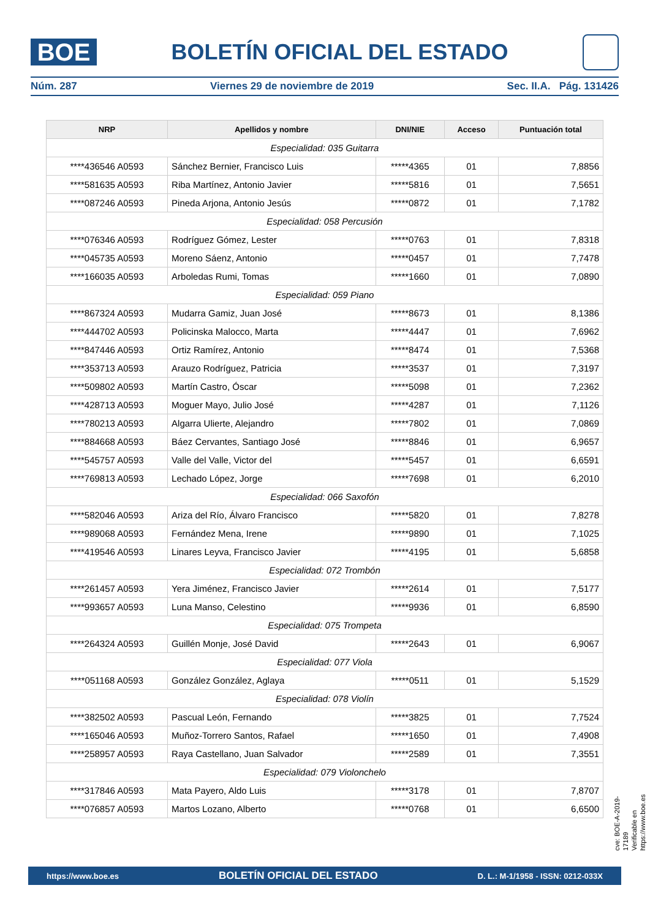BOE
BOLETÍN OFICIAL DEL ESTADO
Núm. 287 Viernes 29 de noviembre de 2019 Sec. II.A. Pág. 131426
| NRP | Apellidos y nombre | DNI/NIE | Acceso | Puntuación total |
| --- | --- | --- | --- | --- |
| Especialidad: 035 Guitarra | | | | |
| ****436546 A0593 | Sánchez Bernier, Francisco Luis | *****4365 | 01 | 7,8856 |
| ****581635 A0593 | Riba Martínez, Antonio Javier | *****5816 | 01 | 7,5651 |
| ****087246 A0593 | Pineda Arjona, Antonio Jesús | *****0872 | 01 | 7,1782 |
| Especialidad: 058 Percusión | | | | |
| ****076346 A0593 | Rodríguez Gómez, Lester | *****0763 | 01 | 7,8318 |
| ****045735 A0593 | Moreno Sáenz, Antonio | *****0457 | 01 | 7,7478 |
| ****166035 A0593 | Arboledas Rumi, Tomas | *****1660 | 01 | 7,0890 |
| Especialidad: 059 Piano | | | | |
| ****867324 A0593 | Mudarra Gamiz, Juan José | *****8673 | 01 | 8,1386 |
| ****444702 A0593 | Policinska Malocco, Marta | *****4447 | 01 | 7,6962 |
| ****847446 A0593 | Ortiz Ramírez, Antonio | *****8474 | 01 | 7,5368 |
| ****353713 A0593 | Arauzo Rodríguez, Patricia | *****3537 | 01 | 7,3197 |
| ****509802 A0593 | Martín Castro, Óscar | *****5098 | 01 | 7,2362 |
| ****428713 A0593 | Moguer Mayo, Julio José | *****4287 | 01 | 7,1126 |
| ****780213 A0593 | Algarra Ulierte, Alejandro | *****7802 | 01 | 7,0869 |
| ****884668 A0593 | Báez Cervantes, Santiago José | *****8846 | 01 | 6,9657 |
| ****545757 A0593 | Valle del Valle, Victor del | *****5457 | 01 | 6,6591 |
| ****769813 A0593 | Lechado López, Jorge | *****7698 | 01 | 6,2010 |
| Especialidad: 066 Saxofón | | | | |
| ****582046 A0593 | Ariza del Río, Álvaro Francisco | *****5820 | 01 | 7,8278 |
| ****989068 A0593 | Fernández Mena, Irene | *****9890 | 01 | 7,1025 |
| ****419546 A0593 | Linares Leyva, Francisco Javier | *****4195 | 01 | 5,6858 |
| Especialidad: 072 Trombón | | | | |
| ****261457 A0593 | Yera Jiménez, Francisco Javier | *****2614 | 01 | 7,5177 |
| ****993657 A0593 | Luna Manso, Celestino | *****9936 | 01 | 6,8590 |
| Especialidad: 075 Trompeta | | | | |
| ****264324 A0593 | Guillén Monje, José David | *****2643 | 01 | 6,9067 |
| Especialidad: 077 Viola | | | | |
| ****051168 A0593 | González González, Aglaya | *****0511 | 01 | 5,1529 |
| Especialidad: 078 Violín | | | | |
| ****382502 A0593 | Pascual León, Fernando | *****3825 | 01 | 7,7524 |
| ****165046 A0593 | Muñoz-Torrero Santos, Rafael | *****1650 | 01 | 7,4908 |
| ****258957 A0593 | Raya Castellano, Juan Salvador | *****2589 | 01 | 7,3551 |
| Especialidad: 079 Violonchelo | | | | |
| ****317846 A0593 | Mata Payero, Aldo Luis | *****3178 | 01 | 7,8707 |
| ****076857 A0593 | Martos Lozano, Alberto | *****0768 | 01 | 6,6500 |
cve: BOE-A-2019-17189
Verificable en https://www.boe.es
https://www.boe.es BOLETÍN OFICIAL DEL ESTADO D. L.: M-1/1958 - ISSN: 0212-033X